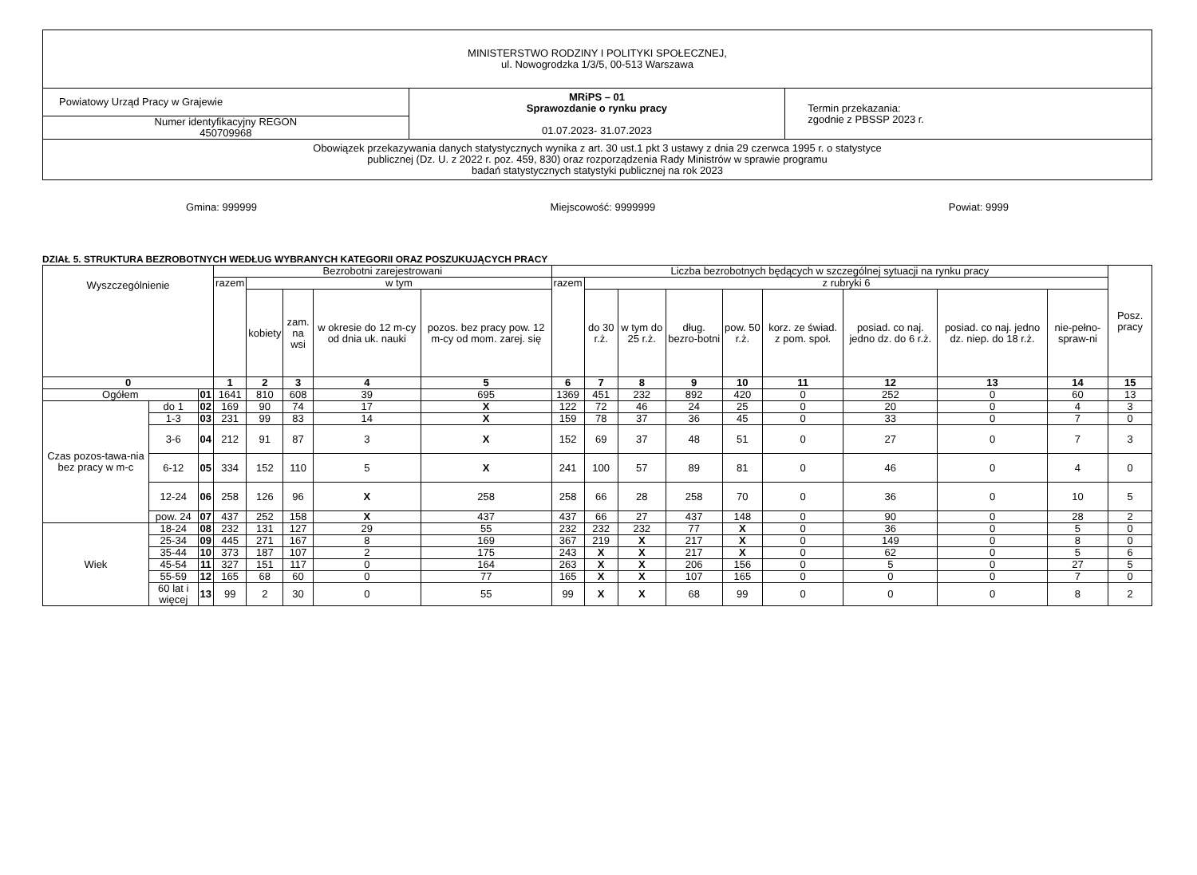| MINISTERSTWO RODZINY I POLITYKI SPOŁECZNEJ, ul. Nowogrodzka 1/3/5, 00-513 Warszawa | | |
| Powiatowy Urząd Pracy w Grajewie | MRiPS – 01 Sprawozdanie o rynku pracy 01.07.2023- 31.07.2023 | Termin przekazania: zgodnie z PBSSP 2023 r. |
| Numer identyfikacyjny REGON 450709968 | | |
| Obowiązek przekazywania danych statystycznych wynika z art. 30 ust.1 pkt 3 ustawy z dnia 29 czerwca 1995 r. o statystyce publicznej (Dz. U. z 2022 r. poz. 459, 830) oraz rozporządzenia Rady Ministrów w sprawie programu badań statystycznych statystyki publicznej na rok 2023 | | |
Gmina: 999999 Miejscowość: 9999999 Powiat: 9999
DZIAŁ 5. STRUKTURA BEZROBOTNYCH WEDŁUG WYBRANYCH KATEGORII ORAZ POSZUKUJĄCYCH PRACY
| Wyszczególnienie | | | Bezrobotni zarejestrowani | | | | | Liczba bezrobotnych będących w szczególnej sytuacji na rynku pracy | | | | | | | | | Posz. pracy |
| --- | --- | --- | --- | --- | --- | --- | --- | --- | --- | --- | --- | --- | --- | --- | --- | --- | --- |
| | | | razem | w tym | | | | razem | z rubryki 6 | | | | | | | | |
| | | | | kobiety | zam. na wsi | w okresie do 12 m-cy od dnia uk. nauki | pozos. bez pracy pow. 12 m-cy od mom. zarej. się | | do 30 r.ż. | w tym do 25 r.ż. | dług. bezro-botni | pow. 50 r.ż. | korz. ze świad. z pom. społ. | posiad. co naj. jedno dz. do 6 r.ż. | posiad. co naj. jedno dz. niep. do 18 r.ż. | nie-pełno-spraw-ni | |
| 0 | | | 1 | 2 | 3 | 4 | 5 | 6 | 7 | 8 | 9 | 10 | 11 | 12 | 13 | 14 | 15 |
| Ogółem | | 01 | 1641 | 810 | 608 | 39 | 695 | 1369 | 451 | 232 | 892 | 420 | 0 | 252 | 0 | 60 | 13 |
| Czas pozos-tawa-nia bez pracy w m-c | do 1 | 02 | 169 | 90 | 74 | 17 | X | 122 | 72 | 46 | 24 | 25 | 0 | 20 | 0 | 4 | 3 |
| | 1-3 | 03 | 231 | 99 | 83 | 14 | X | 159 | 78 | 37 | 36 | 45 | 0 | 33 | 0 | 7 | 0 |
| | 3-6 | 04 | 212 | 91 | 87 | 3 | X | 152 | 69 | 37 | 48 | 51 | 0 | 27 | 0 | 7 | 3 |
| | 6-12 | 05 | 334 | 152 | 110 | 5 | X | 241 | 100 | 57 | 89 | 81 | 0 | 46 | 0 | 4 | 0 |
| | 12-24 | 06 | 258 | 126 | 96 | X | 258 | 258 | 66 | 28 | 258 | 70 | 0 | 36 | 0 | 10 | 5 |
| | pow. 24 | 07 | 437 | 252 | 158 | X | 437 | 437 | 66 | 27 | 437 | 148 | 0 | 90 | 0 | 28 | 2 |
| Wiek | 18-24 | 08 | 232 | 131 | 127 | 29 | 55 | 232 | 232 | 232 | 77 | X | 0 | 36 | 0 | 5 | 0 |
| | 25-34 | 09 | 445 | 271 | 167 | 8 | 169 | 367 | 219 | X | 217 | X | 0 | 149 | 0 | 8 | 0 |
| | 35-44 | 10 | 373 | 187 | 107 | 2 | 175 | 243 | X | X | 217 | X | 0 | 62 | 0 | 5 | 6 |
| | 45-54 | 11 | 327 | 151 | 117 | 0 | 164 | 263 | X | X | 206 | 156 | 0 | 5 | 0 | 27 | 5 |
| | 55-59 | 12 | 165 | 68 | 60 | 0 | 77 | 165 | X | X | 107 | 165 | 0 | 0 | 0 | 7 | 0 |
| | 60 lat i więcej | 13 | 99 | 2 | 30 | 0 | 55 | 99 | X | X | 68 | 99 | 0 | 0 | 0 | 8 | 2 |